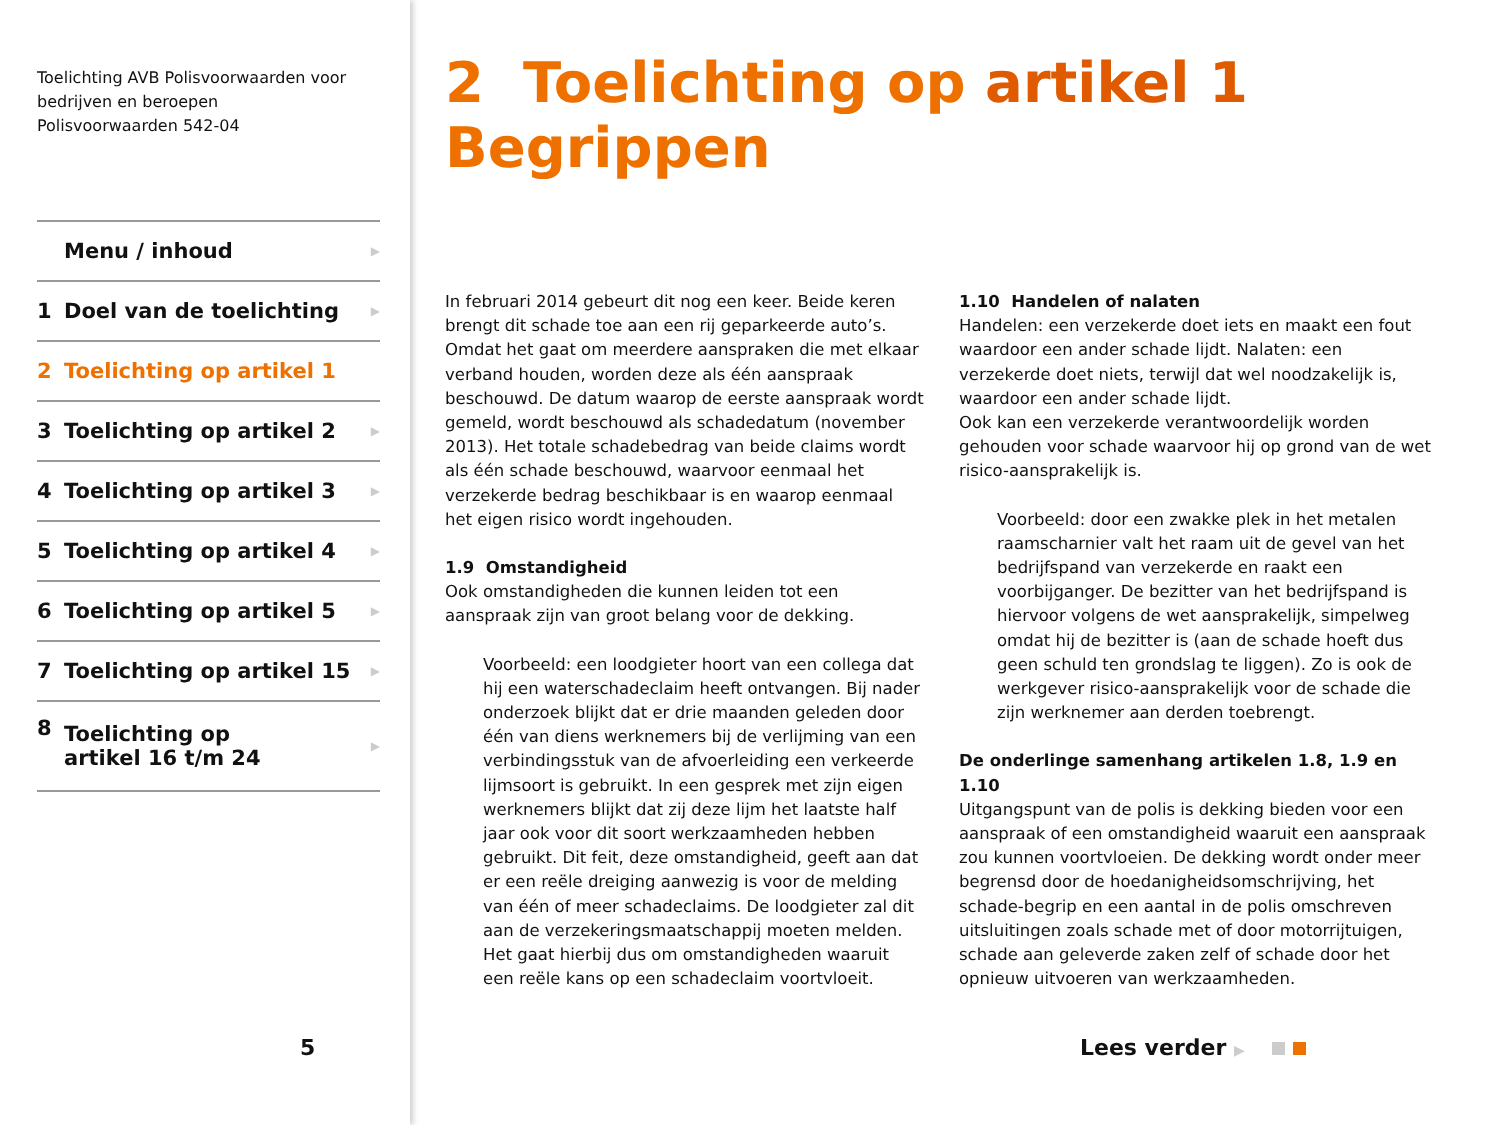Toelichting AVB Polisvoorwaarden voor bedrijven en beroepen
Polisvoorwaarden 542-04
Menu / inhoud ▶
1 Doel van de toelichting ▶
2 Toelichting op artikel 1
3 Toelichting op artikel 2 ▶
4 Toelichting op artikel 3 ▶
5 Toelichting op artikel 4 ▶
6 Toelichting op artikel 5 ▶
7 Toelichting op artikel 15 ▶
8 Toelichting op
artikel 16 t/m 24 ▶
5
2 Toelichting op artikel 1 Begrippen
In februari 2014 gebeurt dit nog een keer. Beide keren brengt dit schade toe aan een rij geparkeerde auto’s. Omdat het gaat om meerdere aanspraken die met elkaar verband houden, worden deze als één aanspraak beschouwd. De datum waarop de eerste aanspraak wordt gemeld, wordt beschouwd als schadedatum (november 2013). Het totale schadebedrag van beide claims wordt als één schade beschouwd, waarvoor eenmaal het verzekerde bedrag beschikbaar is en waarop eenmaal het eigen risico wordt ingehouden.
1.9 Omstandigheid
Ook omstandigheden die kunnen leiden tot een aanspraak zijn van groot belang voor de dekking.
Voorbeeld: een loodgieter hoort van een collega dat hij een waterschadeclaim heeft ontvangen. Bij nader onderzoek blijkt dat er drie maanden geleden door één van diens werknemers bij de verlijming van een verbindingsstuk van de afvoerleiding een verkeerde lijmsoort is gebruikt. In een gesprek met zijn eigen werknemers blijkt dat zij deze lijm het laatste half jaar ook voor dit soort werkzaamheden hebben gebruikt. Dit feit, deze omstandigheid, geeft aan dat er een reële dreiging aanwezig is voor de melding van één of meer schadeclaims. De loodgieter zal dit aan de verzekeringsmaatschappij moeten melden. Het gaat hierbij dus om omstandigheden waaruit een reële kans op een schadeclaim voortvloeit.
1.10 Handelen of nalaten
Handelen: een verzekerde doet iets en maakt een fout waardoor een ander schade lijdt. Nalaten: een verzekerde doet niets, terwijl dat wel noodzakelijk is, waardoor een ander schade lijdt.
Ook kan een verzekerde verantwoordelijk worden gehouden voor schade waarvoor hij op grond van de wet risico-aansprakelijk is.
Voorbeeld: door een zwakke plek in het metalen raamscharnier valt het raam uit de gevel van het bedrijfspand van verzekerde en raakt een voorbijganger. De bezitter van het bedrijfspand is hiervoor volgens de wet aansprakelijk, simpelweg omdat hij de bezitter is (aan de schade hoeft dus geen schuld ten grondslag te liggen). Zo is ook de werkgever risico-aansprakelijk voor de schade die zijn werknemer aan derden toebrengt.
De onderlinge samenhang artikelen 1.8, 1.9 en 1.10
Uitgangspunt van de polis is dekking bieden voor een aanspraak of een omstandigheid waaruit een aanspraak zou kunnen voortvloeien. De dekking wordt onder meer begrensd door de hoedanigheidsomschrijving, het schade-begrip en een aantal in de polis omschreven uitsluitingen zoals schade met of door motorrijtuigen, schade aan geleverde zaken zelf of schade door het opnieuw uitvoeren van werkzaamheden.
Lees verder ▶